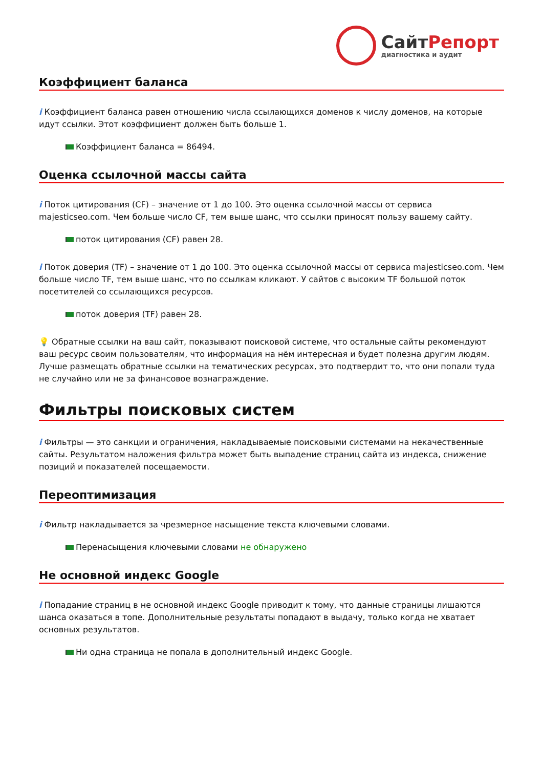Сайт Репорт
диагностика и аудит
Коэффициент баланса
i Коэффициент баланса равен отношению числа ссылающихся доменов к числу доменов, на которые идут ссылки. Этот коэффициент должен быть больше 1.
Коэффициент баланса = 86494.
Оценка ссылочной массы сайта
i Поток цитирования (CF) – значение от 1 до 100. Это оценка ссылочной массы от сервиса majesticseo.com. Чем больше число CF, тем выше шанс, что ссылки приносят пользу вашему сайту.
поток цитирования (CF) равен 28.
i Поток доверия (TF) – значение от 1 до 100. Это оценка ссылочной массы от сервиса majesticseo.com. Чем больше число TF, тем выше шанс, что по ссылкам кликают. У сайтов с высоким TF большой поток посетителей со ссылающихся ресурсов.
поток доверия (TF) равен 28.
💡 Обратные ссылки на ваш сайт, показывают поисковой системе, что остальные сайты рекомендуют ваш ресурс своим пользователям, что информация на нём интересная и будет полезна другим людям.
Лучше размещать обратные ссылки на тематических ресурсах, это подтвердит то, что они попали туда не случайно или не за финансовое вознаграждение.
Фильтры поисковых систем
i Фильтры — это санкции и ограничения, накладываемые поисковыми системами на некачественные сайты. Результатом наложения фильтра может быть выпадение страниц сайта из индекса, снижение позиций и показателей посещаемости.
Переоптимизация
i Фильтр накладывается за чрезмерное насыщение текста ключевыми словами.
Перенасыщения ключевыми словами не обнаружено
Не основной индекс Google
i Попадание страниц в не основной индекс Google приводит к тому, что данные страницы лишаются шанса оказаться в топе. Дополнительные результаты попадают в выдачу, только когда не хватает основных результатов.
Ни одна страница не попала в дополнительный индекс Google.